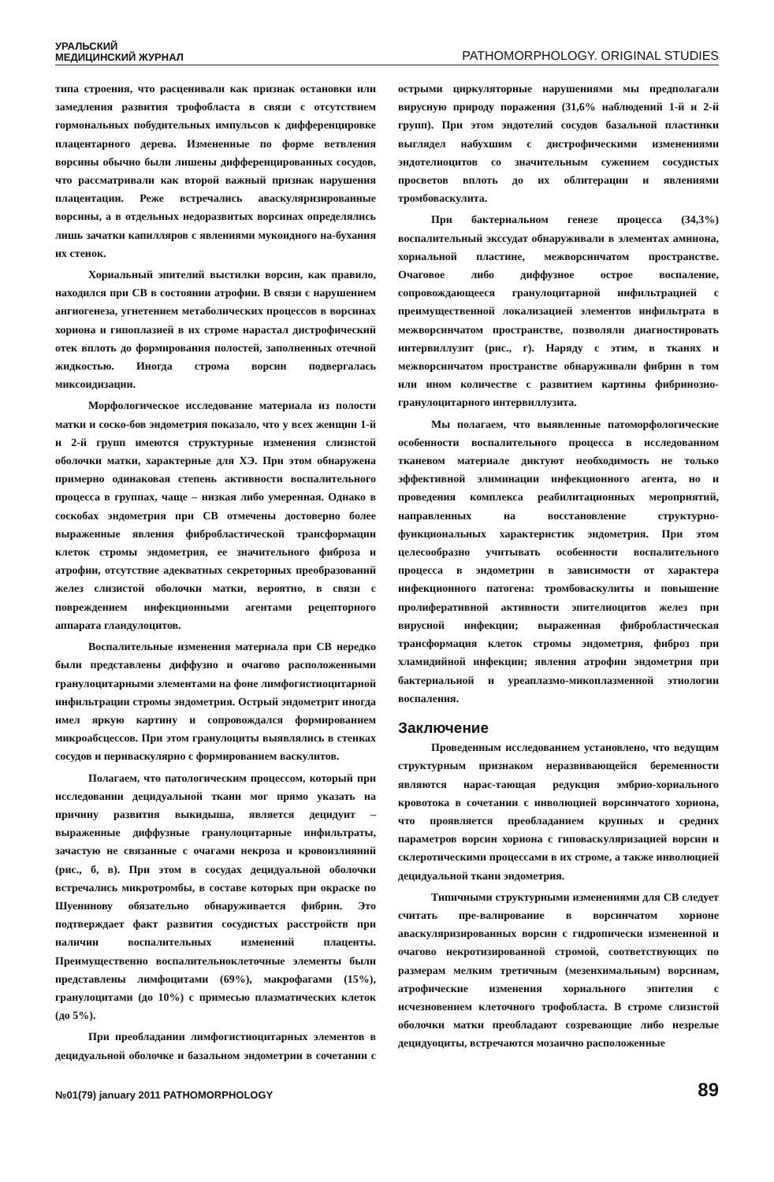УРАЛЬСКИЙ
МЕДИЦИНСКИЙ ЖУРНАЛ
PATHOMORPHOLOGY. ORIGINAL STUDIES
типа строения, что расценивали как признак остановки или замедления развития трофобласта в связи с отсутствием гормональных побудительных импульсов к дифференцировке плацентарного дерева. Измененные по форме ветвления ворсины обычно были лишены дифференцированных сосудов, что рассматривали как второй важный признак нарушения плацентации. Реже встречались аваскуляризированные ворсины, а в отдельных недоразвитых ворсинах определялись лишь зачатки капилляров с явлениями мукоидного на-бухания их стенок.
Хориальный эпителий выстилки ворсин, как правило, находился при СВ в состоянии атрофии. В связи с нарушением ангиогенеза, угнетением метаболических процессов в ворсинах хориона и гипоплазией в их строме нарастал дистрофический отек вплоть до формирования полостей, заполненных отечной жидкостью. Иногда строма ворсин подвергалась миксоидизации.
Морфологическое исследование материала из полости матки и соско-бов эндометрия показало, что у всех женщин 1-й и 2-й групп имеются структурные изменения слизистой оболочки матки, характерные для ХЭ. При этом обнаружена примерно одинаковая степень активности воспалительного процесса в группах, чаще – низкая либо умеренная. Однако в соскобах эндометрия при СВ отмечены достоверно более выраженные явления фибробластической трансформации клеток стромы эндометрия, ее значительного фиброза и атрофии, отсутствие адекватных секреторных преобразований желез слизистой оболочки матки, вероятно, в связи с повреждением инфекционными агентами рецепторного аппарата гландулоцитов.
Воспалительные изменения материала при СВ нередко были представлены диффузно и очагово расположенными гранулоцитарными элементами на фоне лимфогистиоцитарной инфильтрации стромы эндометрия. Острый эндометрит иногда имел яркую картину и сопровождался формированием микроабсцессов. При этом гранулоциты выявлялись в стенках сосудов и периваскулярно с формированием васкулитов.
Полагаем, что патологическим процессом, который при исследовании децидуальной ткани мог прямо указать на причину развития выкидыша, является децидуит – выраженные диффузные гранулоцитарные инфильтраты, зачастую не связанные с очагами некроза и кровоизлияний (рис., б, в). При этом в сосудах децидуальной оболочки встречались микротромбы, в составе которых при окраске по Шуенинову обязательно обнаруживается фибрин. Это подтверждает факт развития сосудистых расстройств при наличии воспалительных изменений плаценты. Преимущественно воспалительноклеточные элементы были представлены лимфоцитами (69%), макрофагами (15%), гранулоцитами (до 10%) с примесью плазматических клеток (до 5%).
При преобладании лимфогистиоцитарных элементов в децидуальной оболочке и базальном эндометрии в сочетании с острыми циркуляторные нарушениями мы предполагали вирусную природу поражения (31,6% наблюдений 1-й и 2-й групп). При этом эндотелий сосудов базальной пластинки выглядел набухшим с дистрофическими изменениями эндотелиоцитов со значительным сужением сосудистых просветов вплоть до их облитерации и явлениями тромбоваскулита.
При бактериальном генезе процесса (34,3%) воспалительный экссудат обнаруживали в элементах амниона, хориальной пластине, межворсинчатом пространстве. Очаговое либо диффузное острое воспаление, сопровождающееся гранулоцитарной инфильтрацией с преимущественной локализацией элементов инфильтрата в межворсинчатом пространстве, позволяли диагностировать интервиллузит (рис., г). Наряду с этим, в тканях и межворсинчатом пространстве обнаруживали фибрин в том или ином количестве с развитием картины фибринозно-гранулоцитарного интервиллузита.
Мы полагаем, что выявленные патоморфологические особенности воспалительного процесса в исследованном тканевом материале диктуют необходимость не только эффективной элиминации инфекционного агента, но и проведения комплекса реабилитационных мероприятий, направленных на восстановление структурно-функциональных характеристик эндометрия. При этом целесообразно учитывать особенности воспалительного процесса в эндометрии в зависимости от характера инфекционного патогена: тромбоваскулиты и повышение пролиферативной активности эпителиоцитов желез при вирусной инфекции; выраженная фибробластическая трансформация клеток стромы эндометрия, фиброз при хламидийной инфекции; явления атрофии эндометрия при бактериальной и уреаплазмо-микоплазменной этиологии воспаления.
Заключение
Проведенным исследованием установлено, что ведущим структурным признаком неразвивающейся беременности являются нарас-тающая редукция эмбрио-хориального кровотока в сочетании с инволюцией ворсинчатого хориона, что проявляется преобладанием крупных и средних параметров ворсин хориона с гиповаскуляризацией ворсин и склеротическими процессами в их строме, а также инволюцией децидуальной ткани эндометрия.
Типичными структурными изменениями для СВ следует считать пре-валирование в ворсинчатом хорионе аваскуляризированных ворсин с гидропически измененной и очагово некротизированной стромой, соответствующих по размерам мелким третичным (мезенхимальным) ворсинам, атрофические изменения хориального эпителия с исчезновением клеточного трофобласта. В строме слизистой оболочки матки преобладают созревающие либо незрелые децидуоциты, встречаются мозаично расположенные
№01(79) january 2011 PATHOMORPHOLOGY 89